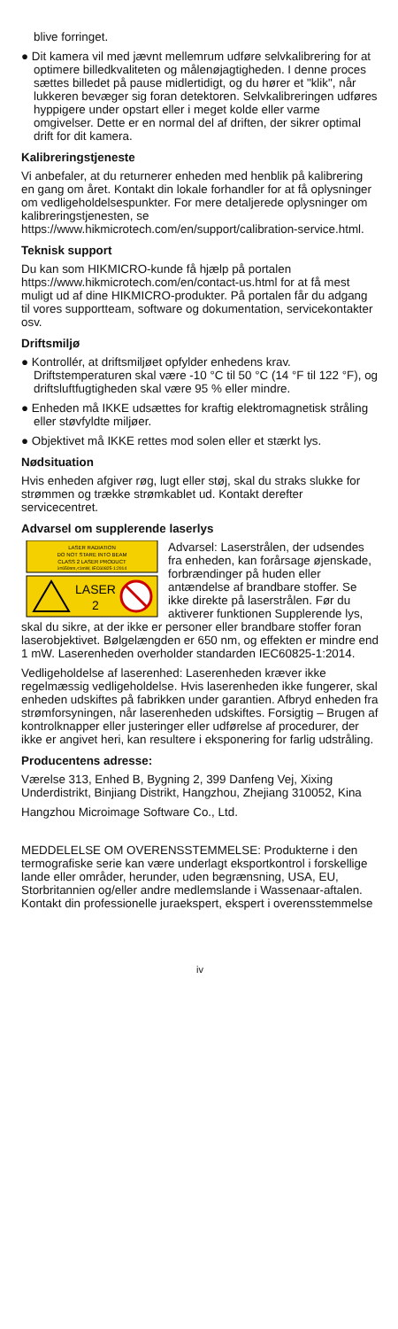blive forringet.
● Dit kamera vil med jævnt mellemrum udføre selvkalibrering for at optimere billedkvaliteten og målenøjagtigheden. I denne proces sættes billedet på pause midlertidigt, og du hører et "klik", når lukkeren bevæger sig foran detektoren. Selvkalibreringen udføres hyppigere under opstart eller i meget kolde eller varme omgivelser. Dette er en normal del af driften, der sikrer optimal drift for dit kamera.
Kalibreringstjeneste
Vi anbefaler, at du returnerer enheden med henblik på kalibrering en gang om året. Kontakt din lokale forhandler for at få oplysninger om vedligeholdelsespunkter. For mere detaljerede oplysninger om kalibreringstjenesten, se https://www.hikmicrotech.com/en/support/calibration-service.html.
Teknisk support
Du kan som HIKMICRO-kunde få hjælp på portalen https://www.hikmicrotech.com/en/contact-us.html for at få mest muligt ud af dine HIKMICRO-produkter. På portalen får du adgang til vores supportteam, software og dokumentation, servicekontakter osv.
Driftsmiljø
● Kontrollér, at driftsmiljøet opfylder enhedens krav. Driftstemperaturen skal være -10 °C til 50 °C (14 °F til 122 °F), og driftsluftfugtigheden skal være 95 % eller mindre.
● Enheden må IKKE udsættes for kraftig elektromagnetisk stråling eller støvfyldte miljøer.
● Objektivet må IKKE rettes mod solen eller et stærkt lys.
Nødsituation
Hvis enheden afgiver røg, lugt eller støj, skal du straks slukke for strømmen og trække strømkablet ud. Kontakt derefter servicecentret.
Advarsel om supplerende laserlys
LASER RADIATION
DO NOT STARE INTO BEAM
CLASS 2 LASER PRODUCT
λ=650nm,<1mW, IEC60825-1:2014
LASER
2
Advarsel: Laserstrålen, der udsendes fra enheden, kan forårsage øjenskade, forbrændinger på huden eller antændelse af brandbare stoffer. Se ikke direkte på laserstrålen. Før du aktiverer funktionen Supplerende lys, skal du sikre, at der ikke er personer eller brandbare stoffer foran laserobjektivet. Bølgelængden er 650 nm, og effekten er mindre end 1 mW. Laserenheden overholder standarden IEC60825-1:2014.
Vedligeholdelse af laserenhed: Laserenheden kræver ikke regelmæssig vedligeholdelse. Hvis laserenheden ikke fungerer, skal enheden udskiftes på fabrikken under garantien. Afbryd enheden fra strømforsyningen, når laserenheden udskiftes. Forsigtig – Brugen af kontrolknapper eller justeringer eller udførelse af procedurer, der ikke er angivet heri, kan resultere i eksponering for farlig udstråling.
Producentens adresse:
Værelse 313, Enhed B, Bygning 2, 399 Danfeng Vej, Xixing Underdistrikt, Binjiang Distrikt, Hangzhou, Zhejiang 310052, Kina
Hangzhou Microimage Software Co., Ltd.
MEDDELELSE OM OVERENSSTEMMELSE: Produkterne i den termografiske serie kan være underlagt eksportkontrol i forskellige lande eller områder, herunder, uden begrænsning, USA, EU, Storbritannien og/eller andre medlemslande i Wassenaar-aftalen. Kontakt din professionelle juraekspert, ekspert i overensstemmelse
iv